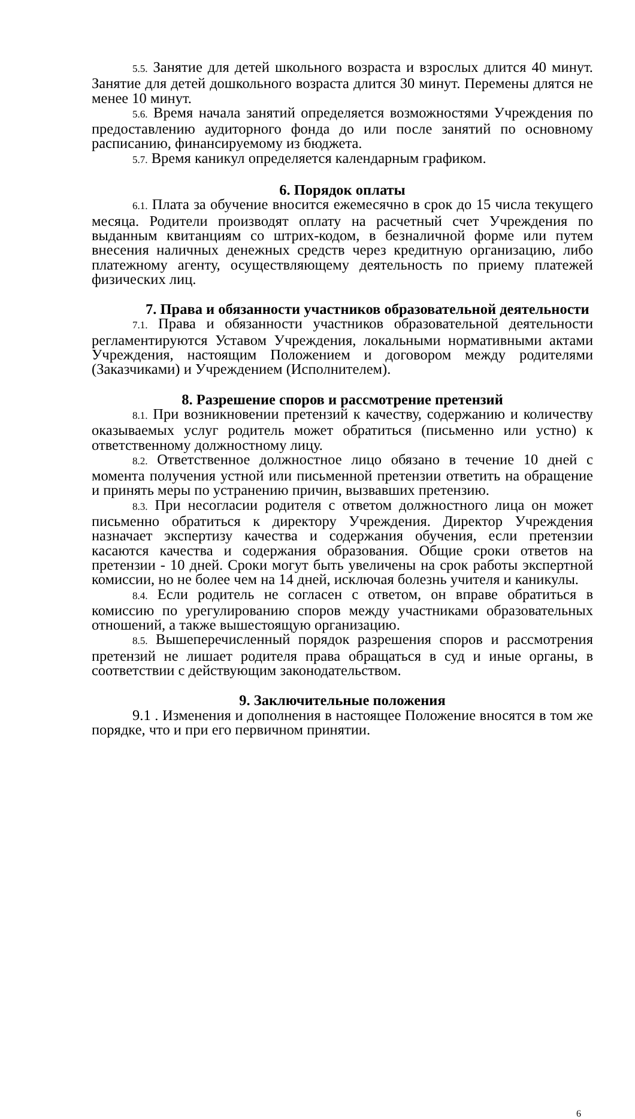5.5. Занятие для детей школьного возраста и взрослых длится 40 минут. Занятие для детей дошкольного возраста длится 30 минут. Перемены длятся не менее 10 минут.
5.6. Время начала занятий определяется возможностями Учреждения по предоставлению аудиторного фонда до или после занятий по основному расписанию, финансируемому из бюджета.
5.7. Время каникул определяется календарным графиком.
6. Порядок оплаты
6.1. Плата за обучение вносится ежемесячно в срок до 15 числа текущего месяца. Родители производят оплату на расчетный счет Учреждения по выданным квитанциям со штрих-кодом, в безналичной форме или путем внесения наличных денежных средств через кредитную организацию, либо платежному агенту, осуществляющему деятельность по приему платежей физических лиц.
7. Права и обязанности участников образовательной деятельности
7.1. Права и обязанности участников образовательной деятельности регламентируются Уставом Учреждения, локальными нормативными актами Учреждения, настоящим Положением и договором между родителями (Заказчиками) и Учреждением (Исполнителем).
8. Разрешение споров и рассмотрение претензий
8.1. При возникновении претензий к качеству, содержанию и количеству оказываемых услуг родитель может обратиться (письменно или устно) к ответственному должностному лицу.
8.2. Ответственное должностное лицо обязано в течение 10 дней с момента получения устной или письменной претензии ответить на обращение и принять меры по устранению причин, вызвавших претензию.
8.3. При несогласии родителя с ответом должностного лица он может письменно обратиться к директору Учреждения. Директор Учреждения назначает экспертизу качества и содержания обучения, если претензии касаются качества и содержания образования. Общие сроки ответов на претензии - 10 дней. Сроки могут быть увеличены на срок работы экспертной комиссии, но не более чем на 14 дней, исключая болезнь учителя и каникулы.
8.4. Если родитель не согласен с ответом, он вправе обратиться в комиссию по урегулированию споров между участниками образовательных отношений, а также вышестоящую организацию.
8.5. Вышеперечисленный порядок разрешения споров и рассмотрения претензий не лишает родителя права обращаться в суд и иные органы, в соответствии с действующим законодательством.
9. Заключительные положения
9.1 . Изменения и дополнения в настоящее Положение вносятся в том же порядке, что и при его первичном принятии.
6